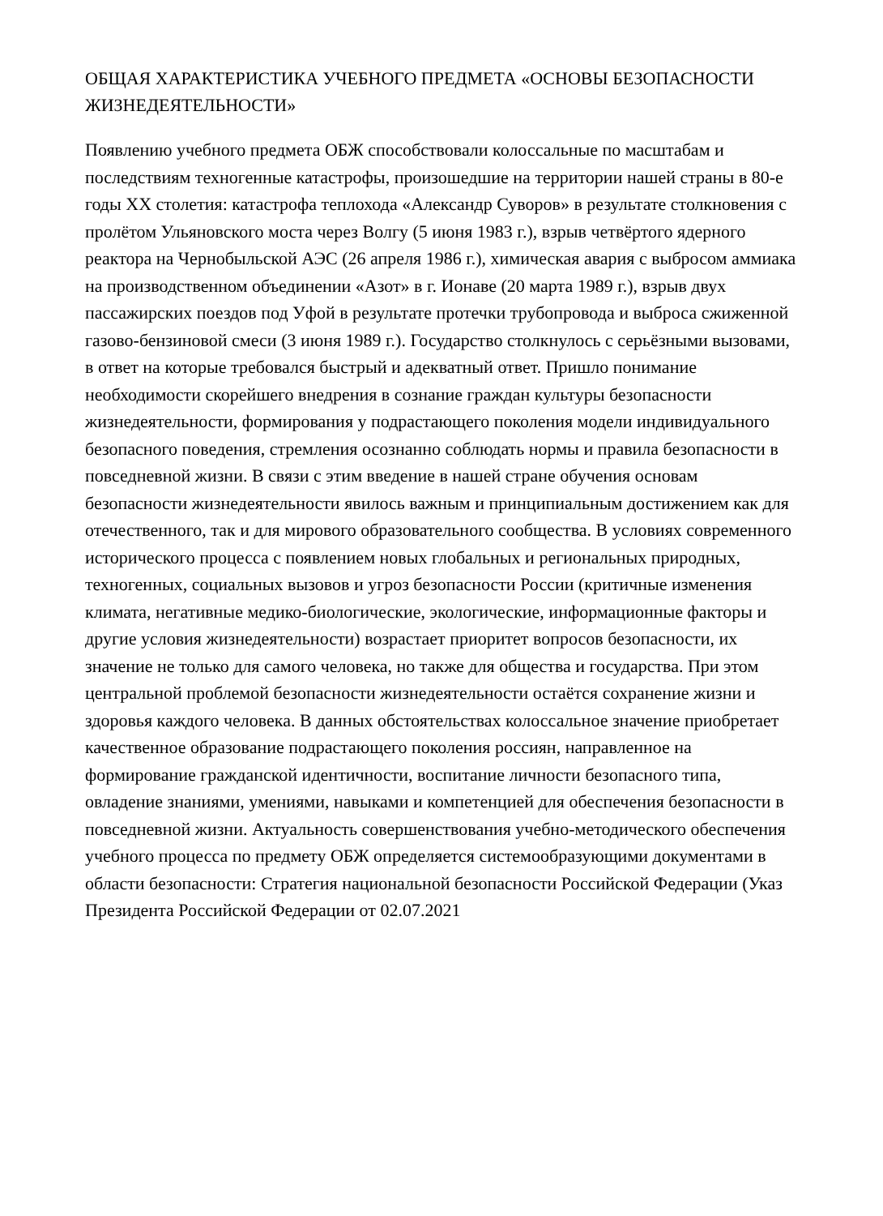ОБЩАЯ ХАРАКТЕРИСТИКА УЧЕБНОГО ПРЕДМЕТА «ОСНОВЫ БЕЗОПАСНОСТИ ЖИЗНЕДЕЯТЕЛЬНОСТИ»
Появлению учебного предмета ОБЖ способствовали колоссальные по масштабам и последствиям техногенные катастрофы, произошедшие на территории нашей страны в 80-е годы XX столетия: катастрофа теплохода «Александр Суворов» в результате столкновения с пролётом Ульяновского моста через Волгу (5 июня 1983 г.), взрыв четвёртого ядерного реактора на Чернобыльской АЭС (26 апреля 1986 г.), химическая авария с выбросом аммиака на производственном объединении «Азот» в г. Ионаве (20 марта 1989 г.), взрыв двух пассажирских поездов под Уфой в результате протечки трубопровода и выброса сжиженной газово-бензиновой смеси (3 июня 1989 г.). Государство столкнулось с серьёзными вызовами, в ответ на которые требовался быстрый и адекватный ответ. Пришло понимание необходимости скорейшего внедрения в сознание граждан культуры безопасности жизнедеятельности, формирования у подрастающего поколения модели индивидуального безопасного поведения, стремления осознанно соблюдать нормы и правила безопасности в повседневной жизни. В связи с этим введение в нашей стране обучения основам безопасности жизнедеятельности явилось важным и принципиальным достижением как для отечественного, так и для мирового образовательного сообщества. В условиях современного исторического процесса с появлением новых глобальных и региональных природных, техногенных, социальных вызовов и угроз безопасности России (критичные изменения климата, негативные медико-биологические, экологические, информационные факторы и другие условия жизнедеятельности) возрастает приоритет вопросов безопасности, их значение не только для самого человека, но также для общества и государства. При этом центральной проблемой безопасности жизнедеятельности остаётся сохранение жизни и здоровья каждого человека. В данных обстоятельствах колоссальное значение приобретает качественное образование подрастающего поколения россиян, направленное на формирование гражданской идентичности, воспитание личности безопасного типа, овладение знаниями, умениями, навыками и компетенцией для обеспечения безопасности в повседневной жизни. Актуальность совершенствования учебно-методического обеспечения учебного процесса по предмету ОБЖ определяется системообразующими документами в области безопасности: Стратегия национальной безопасности Российской Федерации (Указ Президента Российской Федерации от 02.07.2021